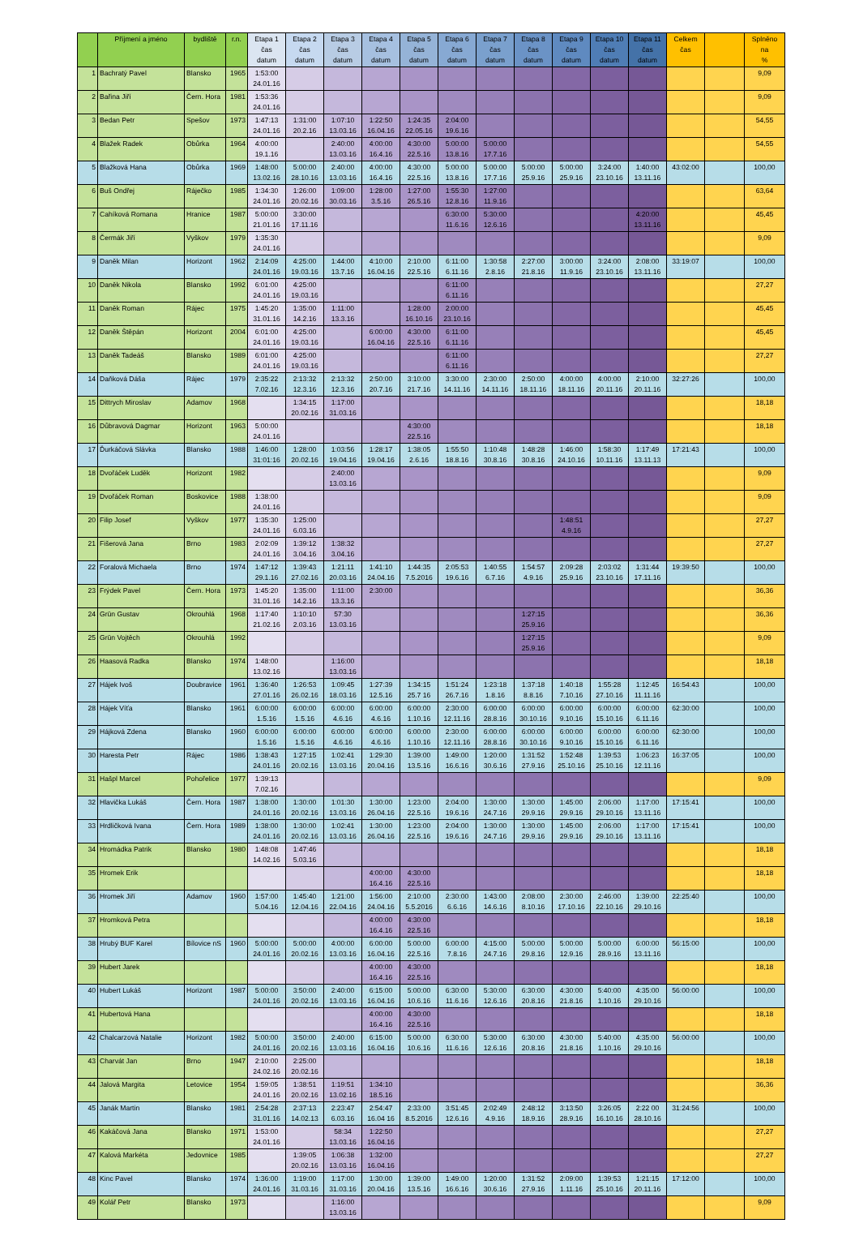| | Příjmení a jméno | bydliště | r.n. | Etapa 1 čas datum | Etapa 2 čas datum | Etapa 3 čas datum | Etapa 4 čas datum | Etapa 5 čas datum | Etapa 6 čas datum | Etapa 7 čas datum | Etapa 8 čas datum | Etapa 9 čas datum | Etapa 10 čas datum | Etapa 11 čas datum | Celkem čas | | Splněno na % |
| --- | --- | --- | --- | --- | --- | --- | --- | --- | --- | --- | --- | --- | --- | --- | --- | --- | --- |
| 1 | Bachratý Pavel | Blansko | 1965 | 1:53:00 24.01.16 | | | | | | | | | | | | | 9,09 |
| 2 | Bařina Jiří | Čern. Hora | 1981 | 1:53:36 24.01.16 | | | | | | | | | | | | | 9,09 |
| 3 | Bedan Petr | Spešov | 1973 | 1:47:13 24.01.16 | 1:31:00 20.2.16 | 1:07:10 13.03.16 | 1:22:50 16.04.16 | 1:24:35 22.05.16 | 2:04:00 19.6.16 | | | | | | | | 54,55 |
| 4 | Blažek Radek | Obůrka | 1964 | 4:00:00 19.1.16 | | 2:40:00 13.03.16 | 4:00:00 16.4.16 | 4:30:00 22.5.16 | 5:00:00 13.8.16 | 5:00:00 17.7.16 | | | | | | | 54,55 |
| 5 | Blažková Hana | Obůrka | 1969 | 1:48:00 13.02.16 | 5:00:00 28.10.16 | 2:40:00 13.03.16 | 4:00:00 16.4.16 | 4:30:00 22.5.16 | 5:00:00 13.8.16 | 5:00:00 17.7.16 | 5:00:00 25.9.16 | 5:00:00 25.9.16 | 3:24:00 23.10.16 | 1:40:00 13.11.16 | 43:02:00 | | 100,00 |
| 6 | Buš Ondřej | Ráječko | 1985 | 1:34:30 24.01.16 | 1:26:00 20.02.16 | 1:09:00 30.03.16 | 1:28:00 3.5.16 | 1:27:00 26.5.16 | 1:55:30 12.8.16 | 1:27:00 11.9.16 | | | | | | | 63,64 |
| 7 | Cahíková Romana | Hranice | 1987 | 5:00:00 21.01.16 | 3:30:00 17.11.16 | | | | 6:30:00 11.6.16 | 5:30:00 12.6.16 | | | | 4:20:00 13.11.16 | | | 45,45 |
| 8 | Čermák Jiří | Vyškov | 1979 | 1:35:30 24.01.16 | | | | | | | | | | | | | 9,09 |
| 9 | Daněk Milan | Horizont | 1962 | 2:14:09 24.01.16 | 4:25:00 19.03.16 | 1:44:00 13.7.16 | 4:10:00 16.04.16 | 2:10:00 22.5.16 | 6:11:00 6.11.16 | 1:30:58 2.8.16 | 2:27:00 21.8.16 | 3:00:00 11.9.16 | 3:24:00 23.10.16 | 2:08:00 13.11.16 | 33:19:07 | | 100,00 |
| 10 | Daněk Nikola | Blansko | 1992 | 6:01:00 24.01.16 | 4:25:00 19.03.16 | | | | 6:11:00 6.11.16 | | | | | | | | 27,27 |
| 11 | Daněk Roman | Rájec | 1975 | 1:45:20 31.01.16 | 1:35:00 14.2.16 | 1:11:00 13.3.16 | | 1:28:00 16.10.16 | 2:00:00 23.10.16 | | | | | | | | 45,45 |
| 12 | Daněk Štěpán | Horizont | 2004 | 6:01:00 24.01.16 | 4:25:00 19.03.16 | | 6:00:00 16.04.16 | 4:30:00 22.5.16 | 6:11:00 6.11.16 | | | | | | | | 45,45 |
| 13 | Daněk Tadeáš | Blansko | 1989 | 6:01:00 24.01.16 | 4:25:00 19.03.16 | | | | 6:11:00 6.11.16 | | | | | | | | 27,27 |
| 14 | Daňková Dáša | Rájec | 1979 | 2:35:22 7.02.16 | 2:13:32 12.3.16 | 2:13:32 12.3.16 | 2:50:00 20.7.16 | 3:10:00 21.7.16 | 3:30:00 14.11.16 | 2:30:00 14.11.16 | 2:50:00 18.11.16 | 4:00:00 18.11.16 | 4:00:00 20.11.16 | 2:10:00 20.11.16 | 32:27:26 | | 100,00 |
| 15 | Dittrych Miroslav | Adamov | 1968 | | 1:34:15 20.02.16 | 1:17:00 31.03.16 | | | | | | | | | | | 18,18 |
| 16 | Důbravová Dagmar | Horizont | 1963 | 5:00:00 24.01.16 | | | | 4:30:00 22.5.16 | | | | | | | | | 18,18 |
| 17 | Ďurkáčová Slávka | Blansko | 1988 | 1:46:00 31:01:16 | 1:28:00 20.02.16 | 1:03:56 19.04.16 | 1:28:17 19.04.16 | 1:38:05 2.6.16 | 1:55:50 18.8.16 | 1:10:48 30.8.16 | 1:48:28 30.8.16 | 1:46:00 24.10.16 | 1:58:30 10.11.16 | 1:17:49 13.11.13 | 17:21:43 | | 100,00 |
| 18 | Dvořáček Luděk | Horizont | 1982 | | | 2:40:00 13.03.16 | | | | | | | | | | | 9,09 |
| 19 | Dvořáček Roman | Boskovice | 1988 | 1:38:00 24.01.16 | | | | | | | | | | | | | 9,09 |
| 20 | Filip Josef | Vyškov | 1977 | 1:35:30 24.01.16 | 1:25:00 6.03.16 | | | | | | | 1:48:51 4.9.16 | | | | | 27,27 |
| 21 | Fišerová Jana | Brno | 1983 | 2:02:09 24.01.16 | 1:39:12 3.04.16 | 1:38:32 3.04.16 | | | | | | | | | | | 27,27 |
| 22 | Foralová Michaela | Brno | 1974 | 1:47:12 29.1.16 | 1:39:43 27.02.16 | 1:21:11 20.03.16 | 1:41:10 24.04.16 | 1:44:35 7.5.2016 | 2:05:53 19.6.16 | 1:40:55 6.7.16 | 1:54:57 4.9.16 | 2:09:28 25.9.16 | 2:03:02 23.10.16 | 1:31:44 17.11.16 | 19:39:50 | | 100,00 |
| 23 | Frýdek Pavel | Čern. Hora | 1973 | 1:45:20 31.01.16 | 1:35:00 14.2.16 | 1:11:00 13.3.16 | 2:30:00 | | | | | | | | | | 36,36 |
| 24 | Grün Gustav | Okrouhlá | 1968 | 1:17:40 21.02.16 | 1:10:10 2.03.16 | 57:30 13.03.16 | | | | | 1:27:15 25.9.16 | | | | | | 36,36 |
| 25 | Grün Vojtěch | Okrouhlá | 1992 | | | | | | | | 1:27:15 25.9.16 | | | | | | 9,09 |
| 26 | Haasová Radka | Blansko | 1974 | 1:48:00 13.02.16 | | 1:16:00 13.03.16 | | | | | | | | | | | 18,18 |
| 27 | Hájek Ivoš | Doubravice | 1961 | 1:36:40 27.01.16 | 1:26:53 26.02.16 | 1:09:45 18.03.16 | 1:27:39 12.5.16 | 1:34:15 25.7 16 | 1:51:24 26.7.16 | 1:23:18 1.8.16 | 1:37:18 8.8.16 | 1:40:18 7.10.16 | 1:55:28 27.10.16 | 1:12:45 11.11.16 | 16:54:43 | | 100,00 |
| 28 | Hájek Víťa | Blansko | 1961 | 6:00:00 1.5.16 | 6:00:00 1.5.16 | 6:00:00 4.6.16 | 6:00:00 4.6.16 | 6:00:00 1.10.16 | 2:30:00 12.11.16 | 6:00:00 28.8.16 | 6:00:00 30.10.16 | 6:00:00 9.10.16 | 6:00:00 15.10.16 | 6:00:00 6.11.16 | 62:30:00 | | 100,00 |
| 29 | Hájková Zdena | Blansko | 1960 | 6:00:00 1.5.16 | 6:00:00 1.5.16 | 6:00:00 4.6.16 | 6:00:00 4.6.16 | 6:00:00 1.10.16 | 2:30:00 12.11.16 | 6:00:00 28.8.16 | 6:00:00 30.10.16 | 6:00:00 9.10.16 | 6:00:00 15.10.16 | 6:00:00 6.11.16 | 62:30:00 | | 100,00 |
| 30 | Haresta Petr | Rájec | 1986 | 1:38:43 24.01.16 | 1:27:15 20.02.16 | 1:02:41 13.03.16 | 1:29:30 20.04.16 | 1:39:00 13.5.16 | 1:49:00 16.6.16 | 1:20:00 30.6.16 | 1:31:52 27.9.16 | 1:52:48 25.10.16 | 1:39:53 25.10.16 | 1:06:23 12.11.16 | 16:37:05 | | 100,00 |
| 31 | Hašpl Marcel | Pohořelice | 1977 | 1:39:13 7.02.16 | | | | | | | | | | | | | 9,09 |
| 32 | Hlavička Lukáš | Čern. Hora | 1987 | 1:38:00 24.01.16 | 1:30:00 20.02.16 | 1:01:30 13.03.16 | 1:30:00 26.04.16 | 1:23:00 22.5.16 | 2:04:00 19.6.16 | 1:30:00 24.7.16 | 1:30:00 29.9.16 | 1:45:00 29.9.16 | 2:06:00 29.10.16 | 1:17:00 13.11.16 | 17:15:41 | | 100,00 |
| 33 | Hrdličková Ivana | Čern. Hora | 1989 | 1:38:00 24.01.16 | 1:30:00 20.02.16 | 1:02:41 13.03.16 | 1:30:00 26.04.16 | 1:23:00 22.5.16 | 2:04:00 19.6.16 | 1:30:00 24.7.16 | 1:30:00 29.9.16 | 1:45:00 29.9.16 | 2:06:00 29.10.16 | 1:17:00 13.11.16 | 17:15:41 | | 100,00 |
| 34 | Hromádka Patrik | Blansko | 1980 | 1:48:08 14.02.16 | 1:47:46 5.03.16 | | | | | | | | | | | | 18,18 |
| 35 | Hromek Erik | | | | | | 4:00:00 16.4.16 | 4:30:00 22.5.16 | | | | | | | | | 18,18 |
| 36 | Hromek Jiří | Adamov | 1960 | 1:57:00 5.04.16 | 1:45:40 12.04.16 | 1:21:00 22.04.16 | 1:56:00 24.04.16 | 2:10:00 5.5.2016 | 2:30:00 6.6.16 | 1:43:00 14.6.16 | 2:08:00 8.10.16 | 2:30:00 17.10.16 | 2:46:00 22.10.16 | 1:39:00 29.10.16 | 22:25:40 | | 100,00 |
| 37 | Hromková Petra | | | | | | 4:00:00 16.4.16 | 4:30:00 22.5.16 | | | | | | | | | 18,18 |
| 38 | Hrubý BUF Karel | Bílovice nS | 1960 | 5:00:00 24.01.16 | 5:00:00 20.02.16 | 4:00:00 13.03.16 | 6:00:00 16.04.16 | 5:00:00 22.5.16 | 6:00:00 7.8.16 | 4:15:00 24.7.16 | 5:00:00 29.8.16 | 5:00:00 12.9.16 | 5:00:00 28.9.16 | 6:00:00 13.11.16 | 56:15:00 | | 100,00 |
| 39 | Hubert Jarek | | | | | | 4:00:00 16.4.16 | 4:30:00 22.5.16 | | | | | | | | | 18,18 |
| 40 | Hubert Lukáš | Horizont | 1987 | 5:00:00 24.01.16 | 3:50:00 20.02.16 | 2:40:00 13.03.16 | 6:15:00 16.04.16 | 5:00:00 10.6.16 | 6:30:00 11.6.16 | 5:30:00 12.6.16 | 6:30:00 20.8.16 | 4:30:00 21.8.16 | 5:40:00 1.10.16 | 4:35:00 29.10.16 | 56:00:00 | | 100,00 |
| 41 | Hubertová Hana | | | | | | 4:00:00 16.4.16 | 4:30:00 22.5.16 | | | | | | | | | 18,18 |
| 42 | Chalcarzová Natalie | Horizont | 1982 | 5:00:00 24.01.16 | 3:50:00 20.02.16 | 2:40:00 13.03.16 | 6:15:00 16.04.16 | 5:00:00 10.6.16 | 6:30:00 11.6.16 | 5:30:00 12.6.16 | 6:30:00 20.8.16 | 4:30:00 21.8.16 | 5:40:00 1.10.16 | 4:35:00 29.10.16 | 56:00:00 | | 100,00 |
| 43 | Charvát Jan | Brno | 1947 | 2:10:00 24.02.16 | 2:25:00 20.02.16 | | | | | | | | | | | | 18,18 |
| 44 | Jalová Margita | Letovice | 1954 | 1:59:05 24.01.16 | 1:38:51 20.02.16 | 1:19:51 13.02.16 | 1:34:10 18.5.16 | | | | | | | | | | 36,36 |
| 45 | Janák Martin | Blansko | 1981 | 2:54:28 31.01.16 | 2:37:13 14.02.13 | 2:23:47 6.03.16 | 2:54:47 16.04 16 | 2:33:00 8.5.2016 | 3:51:45 12.6.16 | 2:02:49 4.9.16 | 2:48:12 18.9.16 | 3:13:50 28.9.16 | 3:26:05 16.10.16 | 2:22 00 28.10.16 | 31:24:56 | | 100,00 |
| 46 | Kakáčová Jana | Blansko | 1971 | 1:53:00 24.01.16 | | 58:34 13.03.16 | 1:22:50 16.04.16 | | | | | | | | | | 27,27 |
| 47 | Kalová Markéta | Jedovnice | 1985 | | 1:39:05 20.02.16 | 1:06:38 13.03.16 | 1:32:00 16.04.16 | | | | | | | | | | 27,27 |
| 48 | Kinc Pavel | Blansko | 1974 | 1:36:00 24.01.16 | 1:19:00 31.03.16 | 1:17:00 31.03.16 | 1:30:00 20.04.16 | 1:39:00 13.5.16 | 1:49:00 16.6.16 | 1:20:00 30.6.16 | 1:31:52 27.9.16 | 2:09:00 1.11.16 | 1:39:53 25.10.16 | 1:21:15 20.11.16 | 17:12:00 | | 100,00 |
| 49 | Kolář Petr | Blansko | 1973 | | | 1:16:00 13.03.16 | | | | | | | | | | | 9,09 |